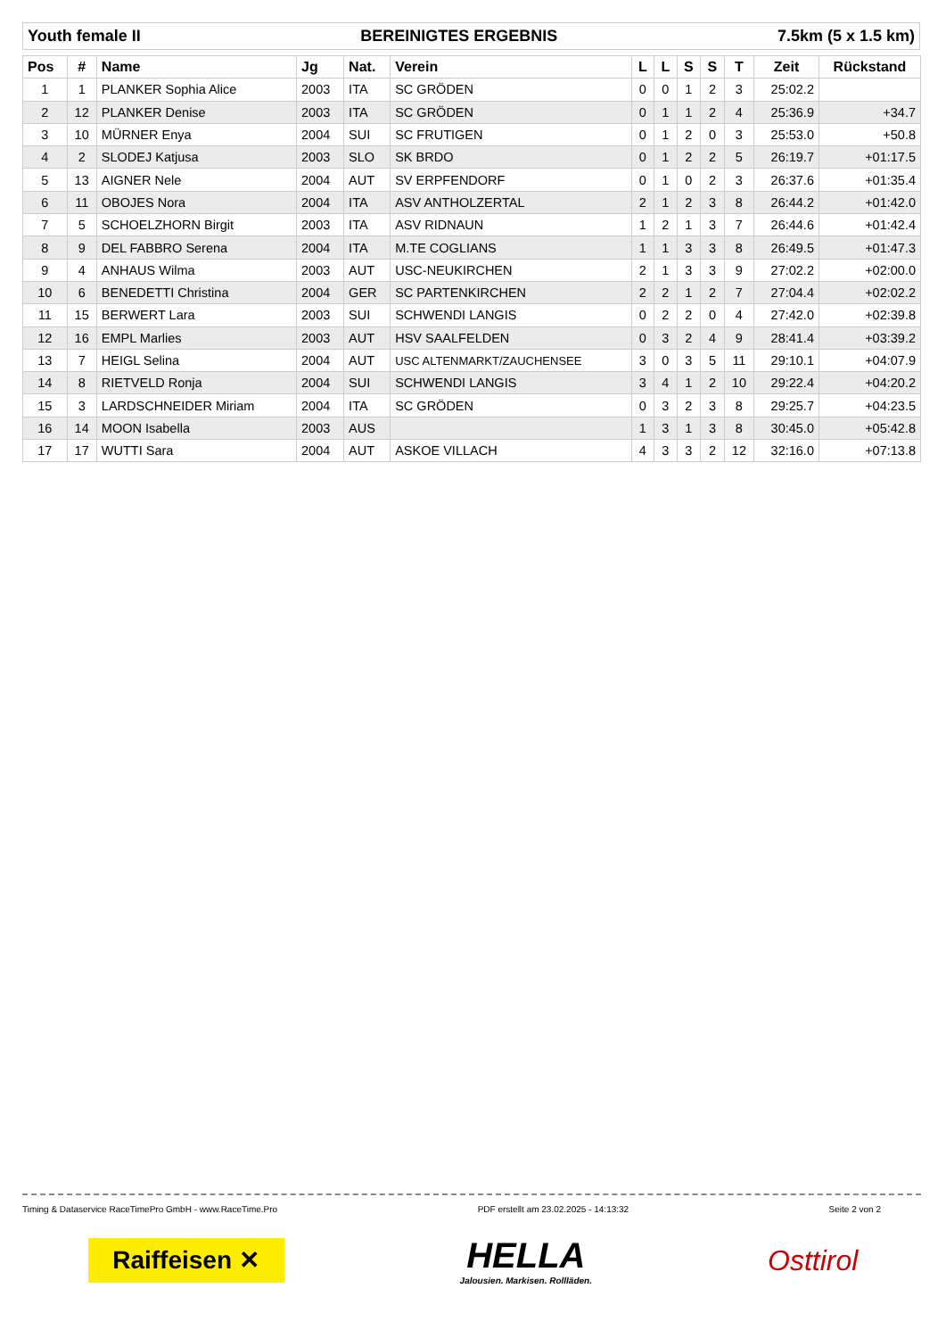Youth female II BEREINIGTES ERGEBNIS 7.5km (5 x 1.5 km)
| Pos | # | Name | Jg | Nat. | Verein | L | L | S | S | T | Zeit | Rückstand |
| --- | --- | --- | --- | --- | --- | --- | --- | --- | --- | --- | --- | --- |
| 1 | 1 | PLANKER Sophia Alice | 2003 | ITA | SC GRÖDEN | 0 | 0 | 1 | 2 | 3 | 25:02.2 | |
| 2 | 12 | PLANKER Denise | 2003 | ITA | SC GRÖDEN | 0 | 1 | 1 | 2 | 4 | 25:36.9 | +34.7 |
| 3 | 10 | MÜRNER Enya | 2004 | SUI | SC FRUTIGEN | 0 | 1 | 2 | 0 | 3 | 25:53.0 | +50.8 |
| 4 | 2 | SLODEJ Katjusa | 2003 | SLO | SK BRDO | 0 | 1 | 2 | 2 | 5 | 26:19.7 | +01:17.5 |
| 5 | 13 | AIGNER Nele | 2004 | AUT | SV ERPFENDORF | 0 | 1 | 0 | 2 | 3 | 26:37.6 | +01:35.4 |
| 6 | 11 | OBOJES Nora | 2004 | ITA | ASV ANTHOLZERTAL | 2 | 1 | 2 | 3 | 8 | 26:44.2 | +01:42.0 |
| 7 | 5 | SCHOELZHORN Birgit | 2003 | ITA | ASV RIDNAUN | 1 | 2 | 1 | 3 | 7 | 26:44.6 | +01:42.4 |
| 8 | 9 | DEL FABBRO Serena | 2004 | ITA | M.TE COGLIANS | 1 | 1 | 3 | 3 | 8 | 26:49.5 | +01:47.3 |
| 9 | 4 | ANHAUS Wilma | 2003 | AUT | USC-NEUKIRCHEN | 2 | 1 | 3 | 3 | 9 | 27:02.2 | +02:00.0 |
| 10 | 6 | BENEDETTI Christina | 2004 | GER | SC PARTENKIRCHEN | 2 | 2 | 1 | 2 | 7 | 27:04.4 | +02:02.2 |
| 11 | 15 | BERWERT Lara | 2003 | SUI | SCHWENDI LANGIS | 0 | 2 | 2 | 0 | 4 | 27:42.0 | +02:39.8 |
| 12 | 16 | EMPL Marlies | 2003 | AUT | HSV SAALFELDEN | 0 | 3 | 2 | 4 | 9 | 28:41.4 | +03:39.2 |
| 13 | 7 | HEIGL Selina | 2004 | AUT | USC ALTENMARKT/ZAUCHENSEE | 3 | 0 | 3 | 5 | 11 | 29:10.1 | +04:07.9 |
| 14 | 8 | RIETVELD Ronja | 2004 | SUI | SCHWENDI LANGIS | 3 | 4 | 1 | 2 | 10 | 29:22.4 | +04:20.2 |
| 15 | 3 | LARDSCHNEIDER Miriam | 2004 | ITA | SC GRÖDEN | 0 | 3 | 2 | 3 | 8 | 29:25.7 | +04:23.5 |
| 16 | 14 | MOON Isabella | 2003 | AUS | | 1 | 3 | 1 | 3 | 8 | 30:45.0 | +05:42.8 |
| 17 | 17 | WUTTI Sara | 2004 | AUT | ASKOE VILLACH | 4 | 3 | 3 | 2 | 12 | 32:16.0 | +07:13.8 |
Timing & Dataservice RaceTimePro GmbH - www.RaceTime.Pro PDF erstellt am 23.02.2025 - 14:13:32 Seite 2 von 2
Raiffeisen ✕
HELLA
Jalousien. Markisen. Rollläden.
Osttirol